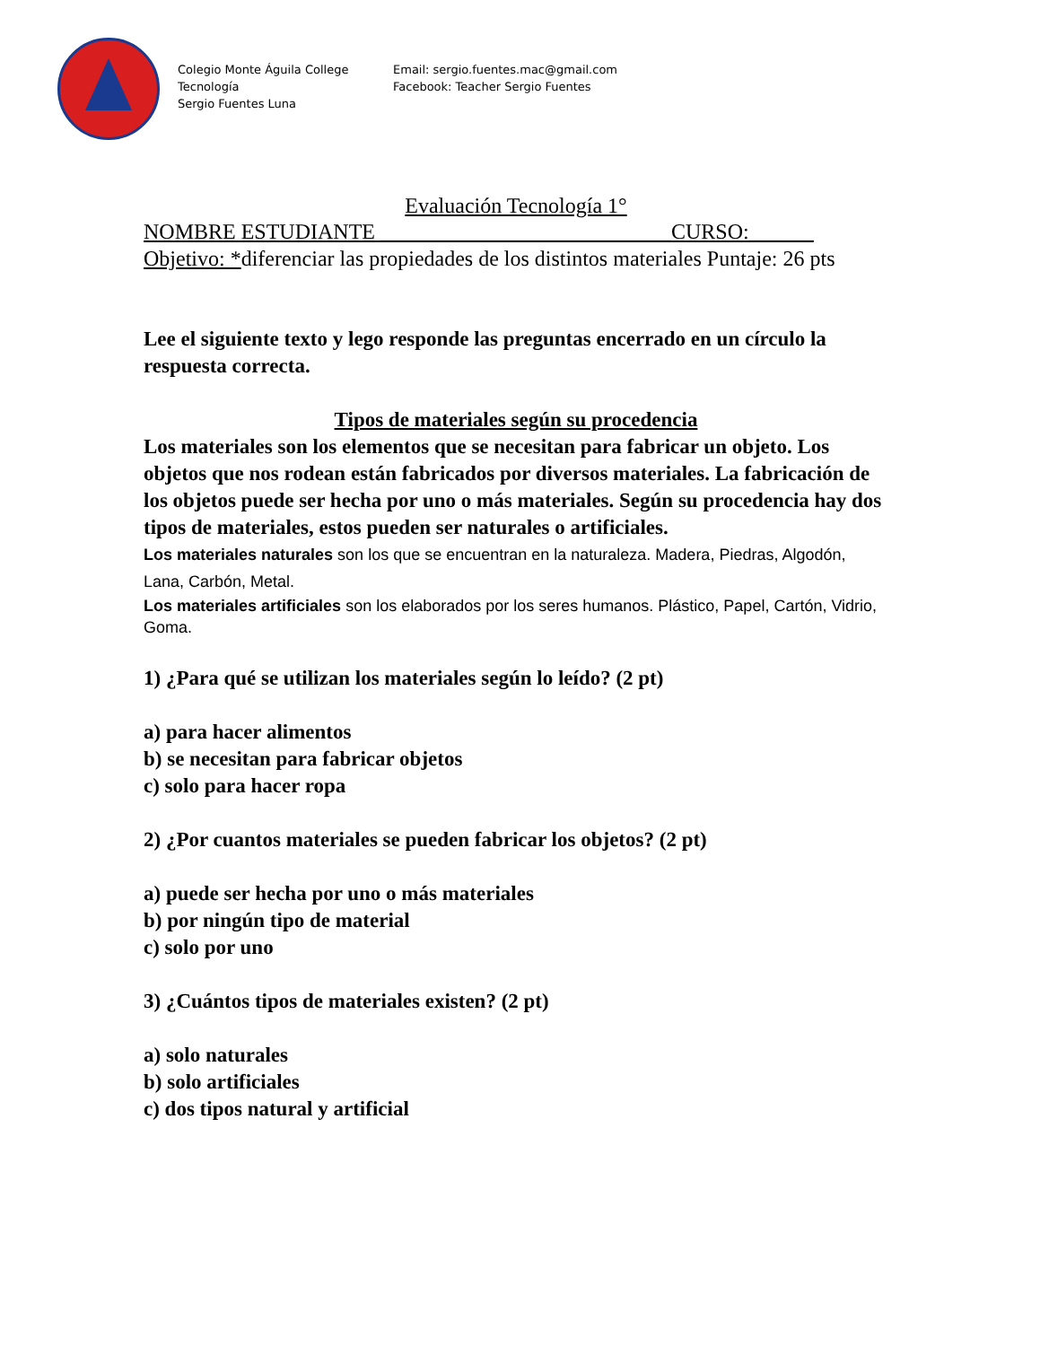Colegio Monte Águila College
Tecnología
Sergio Fuentes Luna
Email: sergio.fuentes.mac@gmail.com
Facebook: Teacher Sergio Fuentes
Evaluación Tecnología 1°
NOMBRE ESTUDIANTE ___________________________CURSO:______
Objetivo: *diferenciar las propiedades de los distintos materiales Puntaje: 26 pts
Lee el siguiente texto y lego responde las preguntas encerrado en un círculo la respuesta correcta.
Tipos de materiales según su procedencia
Los materiales son los elementos que se necesitan para fabricar un objeto. Los objetos que nos rodean están fabricados por diversos materiales. La fabricación de los objetos puede ser hecha por uno o más materiales. Según su procedencia hay dos tipos de materiales, estos pueden ser naturales o artificiales.
Los materiales naturales son los que se encuentran en la naturaleza. Madera, Piedras, Algodón, Lana, Carbón, Metal.
Los materiales artificiales son los elaborados por los seres humanos. Plástico, Papel, Cartón, Vidrio, Goma.
1) ¿Para qué se utilizan los materiales según lo leído? (2 pt)
a) para hacer alimentos
b) se necesitan para fabricar objetos
c) solo para hacer ropa
2) ¿Por cuantos materiales se pueden fabricar los objetos? (2 pt)
a) puede ser hecha por uno o más materiales
b) por ningún tipo de material
c) solo por uno
3) ¿Cuántos tipos de materiales existen? (2 pt)
a) solo naturales
b) solo artificiales
c) dos tipos natural y artificial